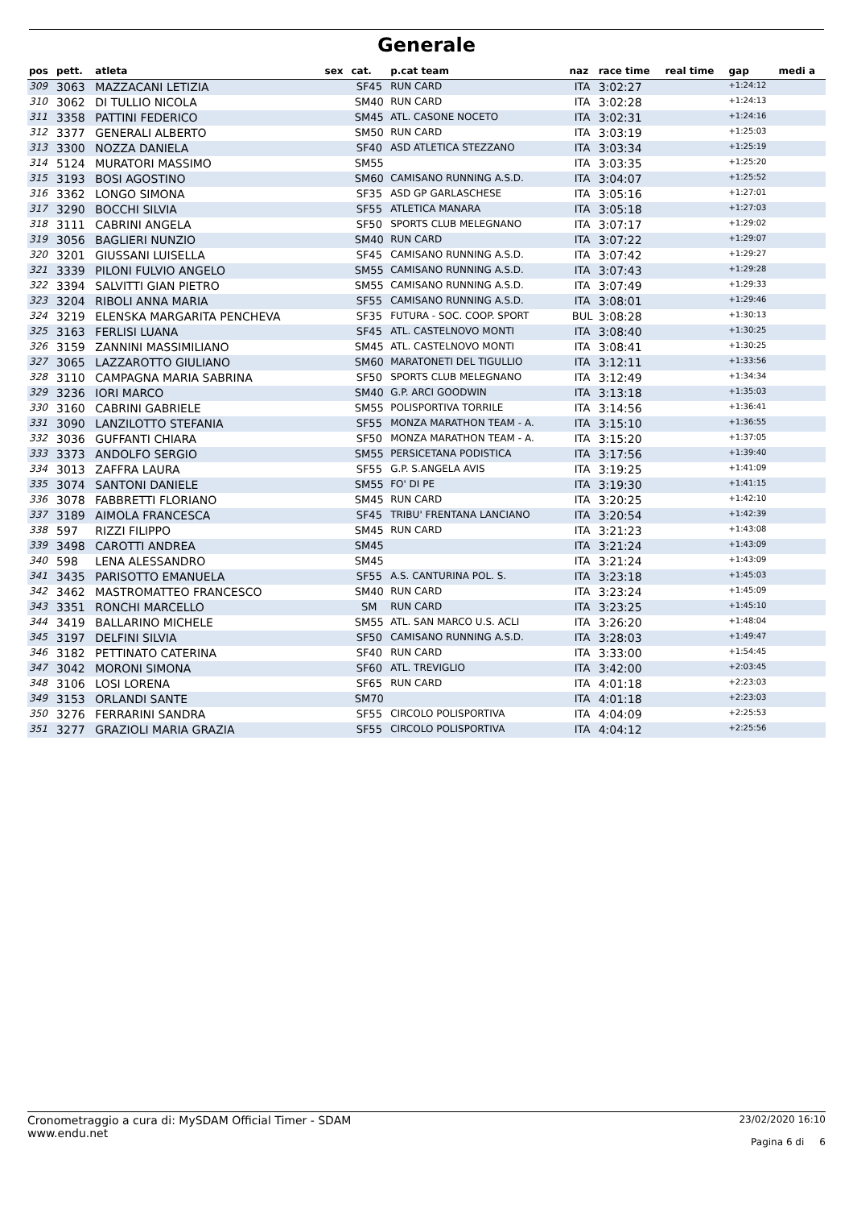Generale
| pos | pett. | atleta | sex | cat. | p.cat team | naz | race time | real time | gap | medi a |
| --- | --- | --- | --- | --- | --- | --- | --- | --- | --- | --- |
| 309 | 3063 | MAZZACANI LETIZIA | | SF45 | RUN CARD | ITA | 3:02:27 | | +1:24:12 | |
| 310 | 3062 | DI TULLIO NICOLA | | SM40 | RUN CARD | ITA | 3:02:28 | | +1:24:13 | |
| 311 | 3358 | PATTINI FEDERICO | | SM45 | ATL. CASONE NOCETO | ITA | 3:02:31 | | +1:24:16 | |
| 312 | 3377 | GENERALI ALBERTO | | SM50 | RUN CARD | ITA | 3:03:19 | | +1:25:03 | |
| 313 | 3300 | NOZZA DANIELA | | SF40 | ASD ATLETICA STEZZANO | ITA | 3:03:34 | | +1:25:19 | |
| 314 | 5124 | MURATORI MASSIMO | | SM55 | | ITA | 3:03:35 | | +1:25:20 | |
| 315 | 3193 | BOSI AGOSTINO | | SM60 | CAMISANO RUNNING A.S.D. | ITA | 3:04:07 | | +1:25:52 | |
| 316 | 3362 | LONGO SIMONA | | SF35 | ASD GP GARLASCHESE | ITA | 3:05:16 | | +1:27:01 | |
| 317 | 3290 | BOCCHI SILVIA | | SF55 | ATLETICA MANARA | ITA | 3:05:18 | | +1:27:03 | |
| 318 | 3111 | CABRINI ANGELA | | SF50 | SPORTS CLUB MELEGNANO | ITA | 3:07:17 | | +1:29:02 | |
| 319 | 3056 | BAGLIERI NUNZIO | | SM40 | RUN CARD | ITA | 3:07:22 | | +1:29:07 | |
| 320 | 3201 | GIUSSANI LUISELLA | | SF45 | CAMISANO RUNNING A.S.D. | ITA | 3:07:42 | | +1:29:27 | |
| 321 | 3339 | PILONI FULVIO ANGELO | | SM55 | CAMISANO RUNNING A.S.D. | ITA | 3:07:43 | | +1:29:28 | |
| 322 | 3394 | SALVITTI GIAN PIETRO | | SM55 | CAMISANO RUNNING A.S.D. | ITA | 3:07:49 | | +1:29:33 | |
| 323 | 3204 | RIBOLI ANNA MARIA | | SF55 | CAMISANO RUNNING A.S.D. | ITA | 3:08:01 | | +1:29:46 | |
| 324 | 3219 | ELENSKA MARGARITA PENCHEVA | | SF35 | FUTURA - SOC. COOP. SPORT | BUL | 3:08:28 | | +1:30:13 | |
| 325 | 3163 | FERLISI LUANA | | SF45 | ATL. CASTELNOVO MONTI | ITA | 3:08:40 | | +1:30:25 | |
| 326 | 3159 | ZANNINI MASSIMILIANO | | SM45 | ATL. CASTELNOVO MONTI | ITA | 3:08:41 | | +1:30:25 | |
| 327 | 3065 | LAZZAROTTO GIULIANO | | SM60 | MARATONETI DEL TIGULLIO | ITA | 3:12:11 | | +1:33:56 | |
| 328 | 3110 | CAMPAGNA MARIA SABRINA | | SF50 | SPORTS CLUB MELEGNANO | ITA | 3:12:49 | | +1:34:34 | |
| 329 | 3236 | IORI MARCO | | SM40 | G.P. ARCI GOODWIN | ITA | 3:13:18 | | +1:35:03 | |
| 330 | 3160 | CABRINI GABRIELE | | SM55 | POLISPORTIVA TORRILE | ITA | 3:14:56 | | +1:36:41 | |
| 331 | 3090 | LANZILOTTO STEFANIA | | SF55 | MONZA MARATHON TEAM - A. | ITA | 3:15:10 | | +1:36:55 | |
| 332 | 3036 | GUFFANTI CHIARA | | SF50 | MONZA MARATHON TEAM - A. | ITA | 3:15:20 | | +1:37:05 | |
| 333 | 3373 | ANDOLFO SERGIO | | SM55 | PERSICETANA PODISTICA | ITA | 3:17:56 | | +1:39:40 | |
| 334 | 3013 | ZAFFRA LAURA | | SF55 | G.P. S.ANGELA AVIS | ITA | 3:19:25 | | +1:41:09 | |
| 335 | 3074 | SANTONI DANIELE | | SM55 | FO' DI PE | ITA | 3:19:30 | | +1:41:15 | |
| 336 | 3078 | FABBRETTI FLORIANO | | SM45 | RUN CARD | ITA | 3:20:25 | | +1:42:10 | |
| 337 | 3189 | AIMOLA FRANCESCA | | SF45 | TRIBU' FRENTANA LANCIANO | ITA | 3:20:54 | | +1:42:39 | |
| 338 | 597 | RIZZI FILIPPO | | SM45 | RUN CARD | ITA | 3:21:23 | | +1:43:08 | |
| 339 | 3498 | CAROTTI ANDREA | | SM45 | | ITA | 3:21:24 | | +1:43:09 | |
| 340 | 598 | LENA ALESSANDRO | | SM45 | | ITA | 3:21:24 | | +1:43:09 | |
| 341 | 3435 | PARISOTTO EMANUELA | | SF55 | A.S. CANTURINA POL. S. | ITA | 3:23:18 | | +1:45:03 | |
| 342 | 3462 | MASTROMATTEO FRANCESCO | | SM40 | RUN CARD | ITA | 3:23:24 | | +1:45:09 | |
| 343 | 3351 | RONCHI MARCELLO | | SM | RUN CARD | ITA | 3:23:25 | | +1:45:10 | |
| 344 | 3419 | BALLARINO MICHELE | | SM55 | ATL. SAN MARCO U.S. ACLI | ITA | 3:26:20 | | +1:48:04 | |
| 345 | 3197 | DELFINI SILVIA | | SF50 | CAMISANO RUNNING A.S.D. | ITA | 3:28:03 | | +1:49:47 | |
| 346 | 3182 | PETTINATO CATERINA | | SF40 | RUN CARD | ITA | 3:33:00 | | +1:54:45 | |
| 347 | 3042 | MORONI SIMONA | | SF60 | ATL. TREVIGLIO | ITA | 3:42:00 | | +2:03:45 | |
| 348 | 3106 | LOSI LORENA | | SF65 | RUN CARD | ITA | 4:01:18 | | +2:23:03 | |
| 349 | 3153 | ORLANDI SANTE | | SM70 | | ITA | 4:01:18 | | +2:23:03 | |
| 350 | 3276 | FERRARINI SANDRA | | SF55 | CIRCOLO POLISPORTIVA | ITA | 4:04:09 | | +2:25:53 | |
| 351 | 3277 | GRAZIOLI MARIA GRAZIA | | SF55 | CIRCOLO POLISPORTIVA | ITA | 4:04:12 | | +2:25:56 | |
Cronometraggio a cura di: MySDAM Official Timer - SDAM
www.endu.net
23/02/2020 16:10
Pagina 6 di 6